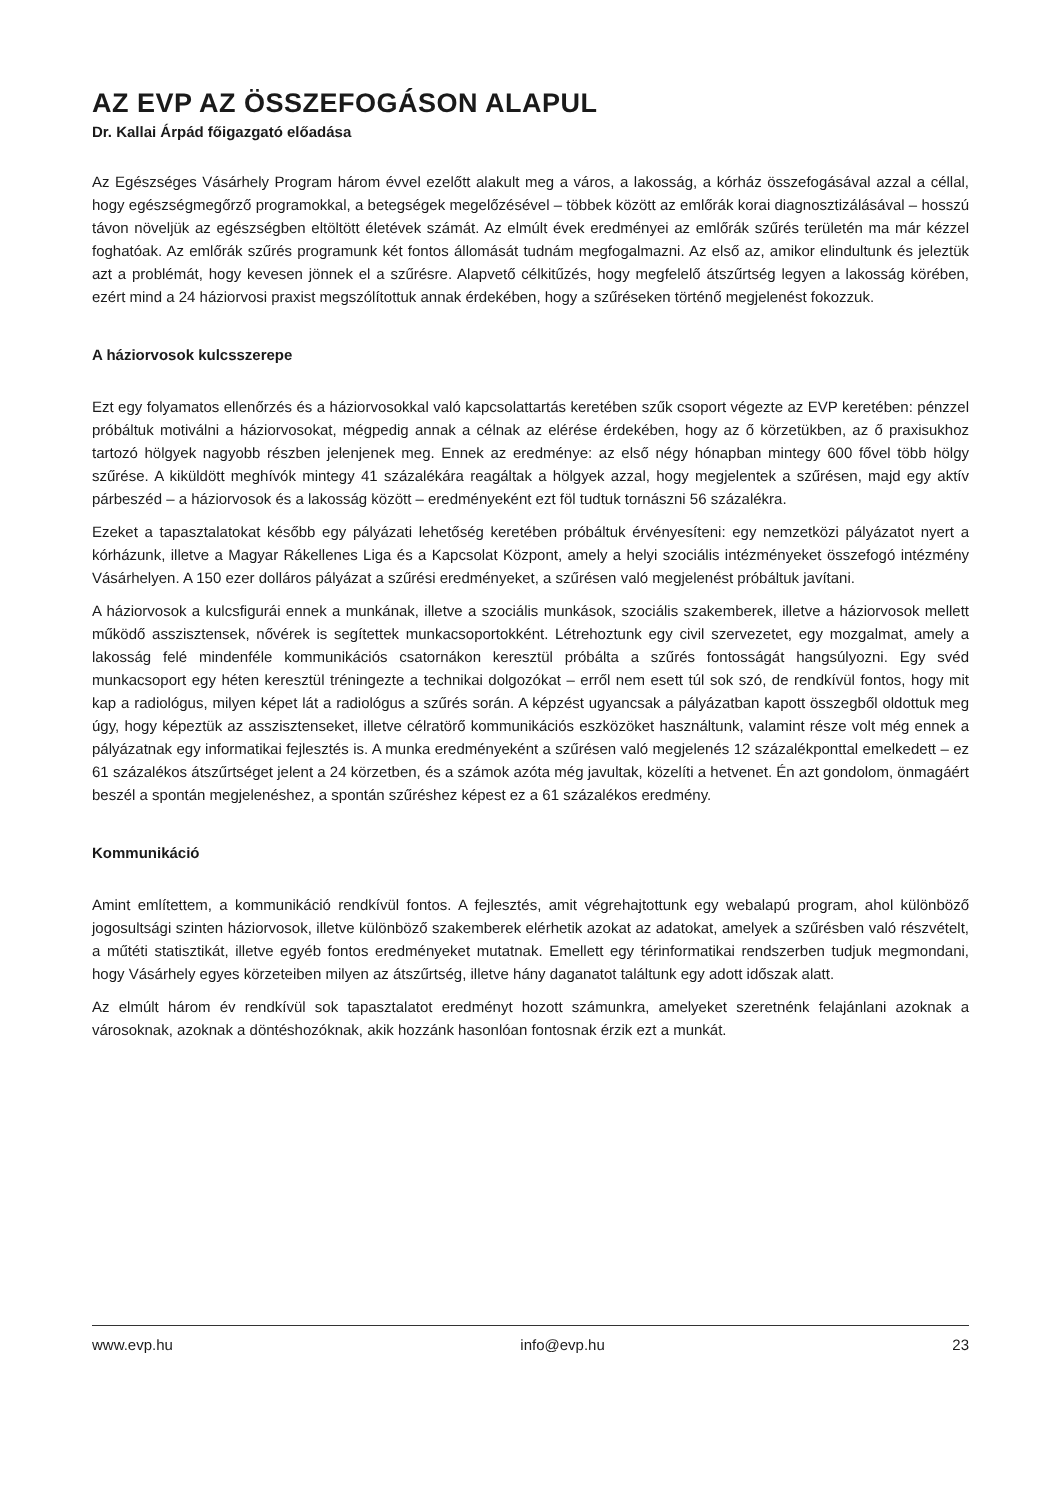AZ EVP AZ ÖSSZEFOGÁSON ALAPUL
Dr. Kallai Árpád főigazgató előadása
Az Egészséges Vásárhely Program három évvel ezelőtt alakult meg a város, a lakosság, a kórház összefogásával azzal a céllal, hogy egészségmegőrző programokkal, a betegségek megelőzésével – többek között az emlőrák korai diagnosztizálásával – hosszú távon növeljük az egészségben eltöltött életévek számát. Az elmúlt évek eredményei az emlőrák szűrés területén ma már kézzel foghatóak. Az emlőrák szűrés programunk két fontos állomását tudnám megfogalmazni. Az első az, amikor elindultunk és jeleztük azt a problémát, hogy kevesen jönnek el a szűrésre. Alapvető célkitűzés, hogy megfelelő átszűrtség legyen a lakosság körében, ezért mind a 24 háziorvosi praxist megszólítottuk annak érdekében, hogy a szűréseken történő megjelenést fokozzuk.
A háziorvosok kulcsszerepe
Ezt egy folyamatos ellenőrzés és a háziorvosokkal való kapcsolattartás keretében szűk csoport végezte az EVP keretében: pénzzel próbáltuk motiválni a háziorvosokat, mégpedig annak a célnak az elérése érdekében, hogy az ő körzetükben, az ő praxisukhoz tartozó hölgyek nagyobb részben jelenjenek meg. Ennek az eredménye: az első négy hónapban mintegy 600 fővel több hölgy szűrése. A kiküldött meghívók mintegy 41 százalékára reagáltak a hölgyek azzal, hogy megjelentek a szűrésen, majd egy aktív párbeszéd – a háziorvosok és a lakosság között – eredményeként ezt föl tudtuk tornászni 56 százalékra.
Ezeket a tapasztalatokat később egy pályázati lehetőség keretében próbáltuk érvényesíteni: egy nemzetközi pályázatot nyert a kórházunk, illetve a Magyar Rákellenes Liga és a Kapcsolat Központ, amely a helyi szociális intézményeket összefogó intézmény Vásárhelyen. A 150 ezer dolláros pályázat a szűrési eredményeket, a szűrésen való megjelenést próbáltuk javítani.
A háziorvosok a kulcsfigurái ennek a munkának, illetve a szociális munkások, szociális szakemberek, illetve a háziorvosok mellett működő asszisztensek, nővérek is segítettek munkacsoportokként. Létrehoztunk egy civil szervezetet, egy mozgalmat, amely a lakosság felé mindenféle kommunikációs csatornákon keresztül próbálta a szűrés fontosságát hangsúlyozni. Egy svéd munkacsoport egy héten keresztül tréningezte a technikai dolgozókat – erről nem esett túl sok szó, de rendkívül fontos, hogy mit kap a radiológus, milyen képet lát a radiológus a szűrés során. A képzést ugyancsak a pályázatban kapott összegből oldottuk meg úgy, hogy képeztük az asszisztenseket, illetve célratörő kommunikációs eszközöket használtunk, valamint része volt még ennek a pályázatnak egy informatikai fejlesztés is. A munka eredményeként a szűrésen való megjelenés 12 százalékponttal emelkedett – ez 61 százalékos átszűrtséget jelent a 24 körzetben, és a számok azóta még javultak, közelíti a hetvenet. Én azt gondolom, önmagáért beszél a spontán megjelenéshez, a spontán szűréshez képest ez a 61 százalékos eredmény.
Kommunikáció
Amint említettem, a kommunikáció rendkívül fontos. A fejlesztés, amit végrehajtottunk egy webalapú program, ahol különböző jogosultsági szinten háziorvosok, illetve különböző szakemberek elérhetik azokat az adatokat, amelyek a szűrésben való részvételt, a műtéti statisztikát, illetve egyéb fontos eredményeket mutatnak. Emellett egy térinformatikai rendszerben tudjuk megmondani, hogy Vásárhely egyes körzeteiben milyen az átszűrtség, illetve hány daganatot találtunk egy adott időszak alatt.
Az elmúlt három év rendkívül sok tapasztalatot eredményt hozott számunkra, amelyeket szeretnénk felajánlani azoknak a városoknak, azoknak a döntéshozóknak, akik hozzánk hasonlóan fontosnak érzik ezt a munkát.
www.evp.hu info@evp.hu 23